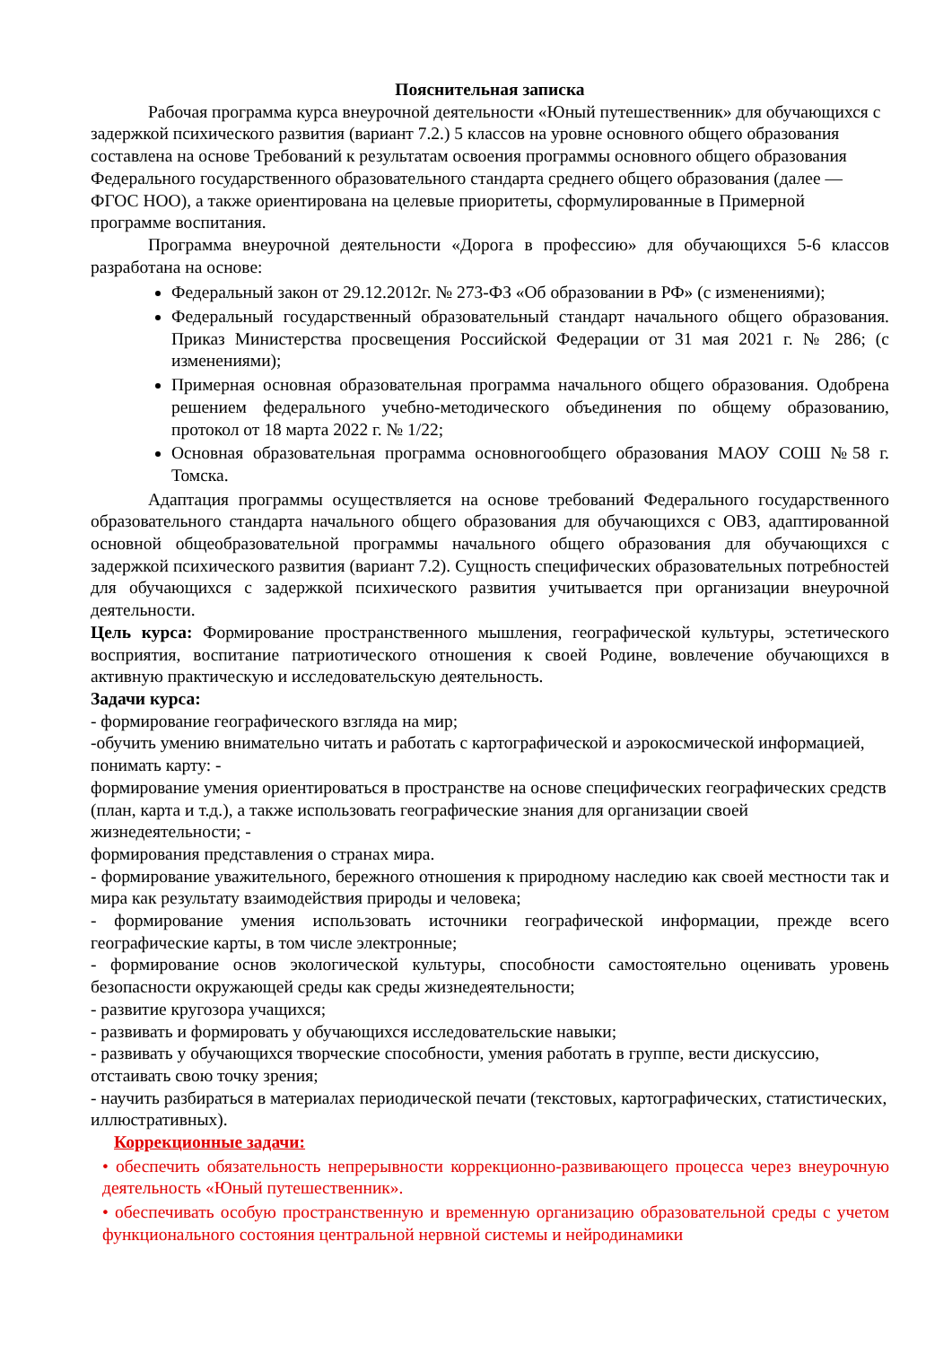Пояснительная записка
Рабочая программа курса внеурочной деятельности «Юный путешественник» для обучающихся с задержкой психического развития (вариант 7.2.) 5 классов на уровне основного общего образования составлена на основе Требований к результатам освоения программы основного общего образования Федерального государственного образовательного стандарта среднего общего образования (далее — ФГОС НОО), а также ориентирована на целевые приоритеты, сформулированные в Примерной программе воспитания.
Программа внеурочной деятельности «Дорога в профессию» для обучающихся 5-6 классов разработана на основе:
Федеральный закон от 29.12.2012г. № 273-ФЗ «Об образовании в РФ» (с изменениями);
Федеральный государственный образовательный стандарт начального общего образования. Приказ Министерства просвещения Российской Федерации от 31 мая 2021 г. № 286; (с изменениями);
Примерная основная образовательная программа начального общего образования. Одобрена решением федерального учебно-методического объединения по общему образованию, протокол от 18 марта 2022 г. № 1/22;
Основная образовательная программа основногообщего образования МАОУ СОШ №58 г. Томска.
Адаптация программы осуществляется на основе требований Федерального государственного образовательного стандарта начального общего образования для обучающихся с ОВЗ, адаптированной основной общеобразовательной программы начального общего образования для обучающихся с задержкой психического развития (вариант 7.2). Сущность специфических образовательных потребностей для обучающихся с задержкой психического развития учитывается при организации внеурочной деятельности.
Цель курса: Формирование пространственного мышления, географической культуры, эстетического восприятия, воспитание патриотического отношения к своей Родине, вовлечение обучающихся в активную практическую и исследовательскую деятельность.
Задачи курса:
- формирование географического взгляда на мир;
-обучить умению внимательно читать и работать с картографической и аэрокосмической информацией, понимать карту: -
формирование умения ориентироваться в пространстве на основе специфических географических средств (план, карта и т.д.), а также использовать географические знания для организации своей жизнедеятельности; -
формирования представления о странах мира.
- формирование уважительного, бережного отношения к природному наследию как своей местности так и мира как результату взаимодействия природы и человека;
- формирование умения использовать источники географической информации, прежде всего географические карты, в том числе электронные;
- формирование основ экологической культуры, способности самостоятельно оценивать уровень безопасности окружающей среды как среды жизнедеятельности;
- развитие кругозора учащихся;
- развивать и формировать у обучающихся исследовательские навыки;
- развивать у обучающихся творческие способности, умения работать в группе, вести дискуссию, отстаивать свою точку зрения;
- научить разбираться в материалах периодической печати (текстовых, картографических, статистических, иллюстративных).
Коррекционные задачи:
• обеспечить обязательность непрерывности коррекционно-развивающего процесса через внеурочную деятельность «Юный путешественник».
• обеспечивать особую пространственную и временную организацию образовательной среды с учетом функционального состояния центральной нервной системы и нейродинамики